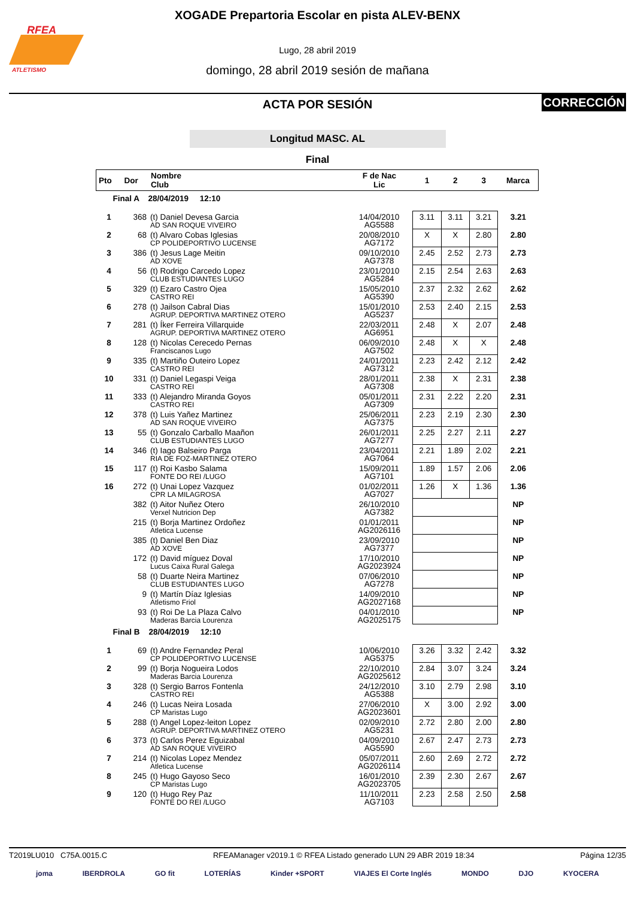RFEA
ATLETISMO
XOGADE Prepartoria Escolar en pista ALEV-BENX
Lugo, 28 abril 2019
domingo, 28 abril 2019 sesión de mañana
ACTA POR SESIÓN
CORRECCIÓN
Longitud MASC. AL
Final
| Pto | Dor | Nombre Club | F de Nac Lic | 1 | 2 | 3 | Marca |
| --- | --- | --- | --- | --- | --- | --- | --- |
| Final A 28/04/2019 12:10 | | | | | | | |
| 1 | 368 | (t) Daniel Devesa Garcia AD SAN ROQUE VIVEIRO | 14/04/2010 AG5588 | 3.11 | 3.11 | 3.21 | 3.21 |
| 2 | 68 | (t) Alvaro Cobas Iglesias CP POLIDEPORTIVO LUCENSE | 20/08/2010 AG7172 | X | X | 2.80 | 2.80 |
| 3 | 386 | (t) Jesus Lage Meitin AD XOVE | 09/10/2010 AG7378 | 2.45 | 2.52 | 2.73 | 2.73 |
| 4 | 56 | (t) Rodrigo Carcedo Lopez CLUB ESTUDIANTES LUGO | 23/01/2010 AG5284 | 2.15 | 2.54 | 2.63 | 2.63 |
| 5 | 329 | (t) Ezaro Castro Ojea CASTRO REI | 15/05/2010 AG5390 | 2.37 | 2.32 | 2.62 | 2.62 |
| 6 | 278 | (t) Jailson Cabral Dias AGRUP. DEPORTIVA MARTINEZ OTERO | 15/01/2010 AG5237 | 2.53 | 2.40 | 2.15 | 2.53 |
| 7 | 281 | (t) Íker Ferreira Villarquide AGRUP. DEPORTIVA MARTINEZ OTERO | 22/03/2011 AG6951 | 2.48 | X | 2.07 | 2.48 |
| 8 | 128 | (t) Nicolas Cerecedo Pernas Franciscanos Lugo | 06/09/2010 AG7502 | 2.48 | X | X | 2.48 |
| 9 | 335 | (t) Martiño Outeiro Lopez CASTRO REI | 24/01/2011 AG7312 | 2.23 | 2.42 | 2.12 | 2.42 |
| 10 | 331 | (t) Daniel Legaspi Veiga CASTRO REI | 28/01/2011 AG7308 | 2.38 | X | 2.31 | 2.38 |
| 11 | 333 | (t) Alejandro Miranda Goyos CASTRO REI | 05/01/2011 AG7309 | 2.31 | 2.22 | 2.20 | 2.31 |
| 12 | 378 | (t) Luis Yañez Martinez AD SAN ROQUE VIVEIRO | 25/06/2011 AG7375 | 2.23 | 2.19 | 2.30 | 2.30 |
| 13 | 55 | (t) Gonzalo Carballo Maañon CLUB ESTUDIANTES LUGO | 26/01/2011 AG7277 | 2.25 | 2.27 | 2.11 | 2.27 |
| 14 | 346 | (t) Iago Balseiro Parga RIA DE FOZ-MARTINEZ OTERO | 23/04/2011 AG7064 | 2.21 | 1.89 | 2.02 | 2.21 |
| 15 | 117 | (t) Roi Kasbo Salama FONTE DO REI /LUGO | 15/09/2011 AG7101 | 1.89 | 1.57 | 2.06 | 2.06 |
| 16 | 272 | (t) Unai Lopez Vazquez CPR LA MILAGROSA | 01/02/2011 AG7027 | 1.26 | X | 1.36 | 1.36 |
| | 382 | (t) Aitor Nuñez Otero Verxel Nutricion Dep | 26/10/2010 AG7382 | | | | NP |
| | 215 | (t) Borja Martinez Ordoñez Atletica Lucense | 01/01/2011 AG2026116 | | | | NP |
| | 385 | (t) Daniel Ben Diaz AD XOVE | 23/09/2010 AG7377 | | | | NP |
| | 172 | (t) David míguez Doval Lucus Caixa Rural Galega | 17/10/2010 AG2023924 | | | | NP |
| | 58 | (t) Duarte Neira Martinez CLUB ESTUDIANTES LUGO | 07/06/2010 AG7278 | | | | NP |
| | 9 | (t) Martín Díaz Iglesias Atletismo Friol | 14/09/2010 AG2027168 | | | | NP |
| | 93 | (t) Roi De La Plaza Calvo Maderas Barcia Lourenza | 04/01/2010 AG2025175 | | | | NP |
| Final B 28/04/2019 12:10 | | | | | | | |
| 1 | 69 | (t) Andre Fernandez Peral CP POLIDEPORTIVO LUCENSE | 10/06/2010 AG5375 | 3.26 | 3.32 | 2.42 | 3.32 |
| 2 | 99 | (t) Borja Nogueira Lodos Maderas Barcia Lourenza | 22/10/2010 AG2025612 | 2.84 | 3.07 | 3.24 | 3.24 |
| 3 | 328 | (t) Sergio Barros Fontenla CASTRO REI | 24/12/2010 AG5388 | 3.10 | 2.79 | 2.98 | 3.10 |
| 4 | 246 | (t) Lucas Neira Losada CP Maristas Lugo | 27/06/2010 AG2023601 | X | 3.00 | 2.92 | 3.00 |
| 5 | 288 | (t) Angel Lopez-leiton Lopez AGRUP. DEPORTIVA MARTINEZ OTERO | 02/09/2010 AG5231 | 2.72 | 2.80 | 2.00 | 2.80 |
| 6 | 373 | (t) Carlos Perez Eguizabal AD SAN ROQUE VIVEIRO | 04/09/2010 AG5590 | 2.67 | 2.47 | 2.73 | 2.73 |
| 7 | 214 | (t) Nicolas Lopez Mendez Atletica Lucense | 05/07/2011 AG2026114 | 2.60 | 2.69 | 2.72 | 2.72 |
| 8 | 245 | (t) Hugo Gayoso Seco CP Maristas Lugo | 16/01/2010 AG2023705 | 2.39 | 2.30 | 2.67 | 2.67 |
| 9 | 120 | (t) Hugo Rey Paz FONTE DO REI /LUGO | 11/10/2011 AG7103 | 2.23 | 2.58 | 2.50 | 2.58 |
T2019LU010 C75A.0015.C RFEAManager v2019.1 © RFEA Listado generado LUN 29 ABR 2019 18:34 Página 12/35
joma IBERDROLA GO fit LOTERÍAS Kinder +SPORT VIAJES El Corte Inglés MONDO DJO KYOCERA